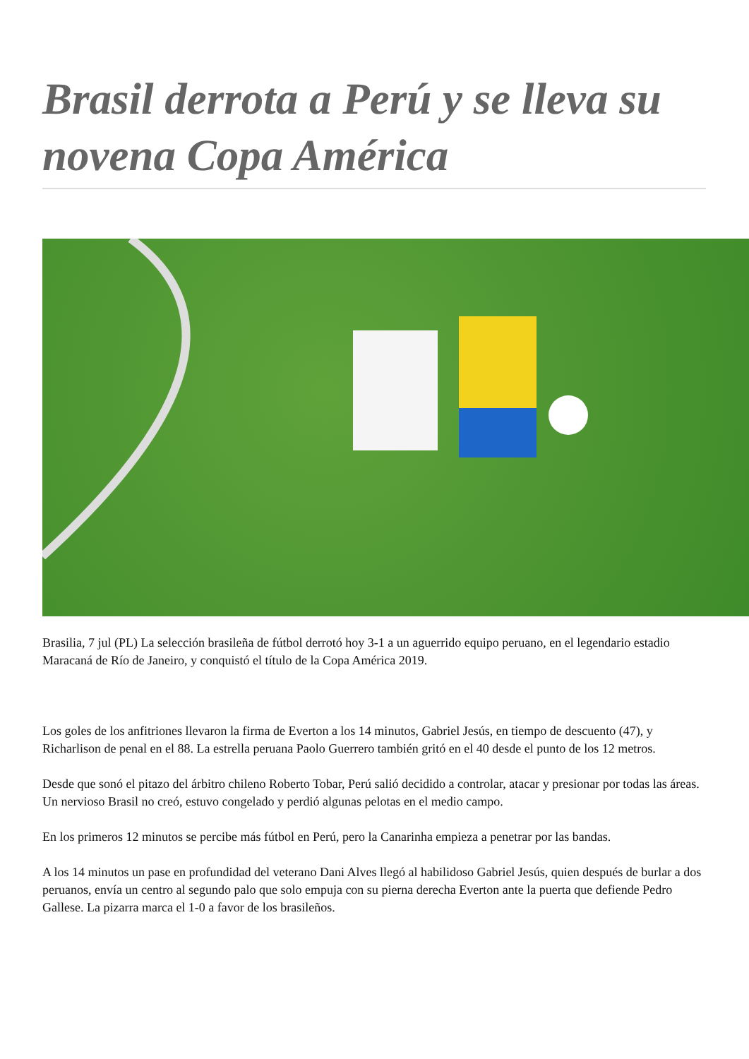Brasil derrota a Perú y se lleva su novena Copa América
Brasilia, 7 jul (PL) La selección brasileña de fútbol derrotó hoy 3-1 a un aguerrido equipo peruano, en el legendario estadio Maracaná de Río de Janeiro, y conquistó el título de la Copa América 2019.
Los goles de los anfitriones llevaron la firma de Everton a los 14 minutos, Gabriel Jesús, en tiempo de descuento (47), y Richarlison de penal en el 88. La estrella peruana Paolo Guerrero también gritó en el 40 desde el punto de los 12 metros.
Desde que sonó el pitazo del árbitro chileno Roberto Tobar, Perú salió decidido a controlar, atacar y presionar por todas las áreas. Un nervioso Brasil no creó, estuvo congelado y perdió algunas pelotas en el medio campo.
En los primeros 12 minutos se percibe más fútbol en Perú, pero la Canarinha empieza a penetrar por las bandas.
A los 14 minutos un pase en profundidad del veterano Dani Alves llegó al habilidoso Gabriel Jesús, quien después de burlar a dos peruanos, envía un centro al segundo palo que solo empuja con su pierna derecha Everton ante la puerta que defiende Pedro Gallese. La pizarra marca el 1-0 a favor de los brasileños.